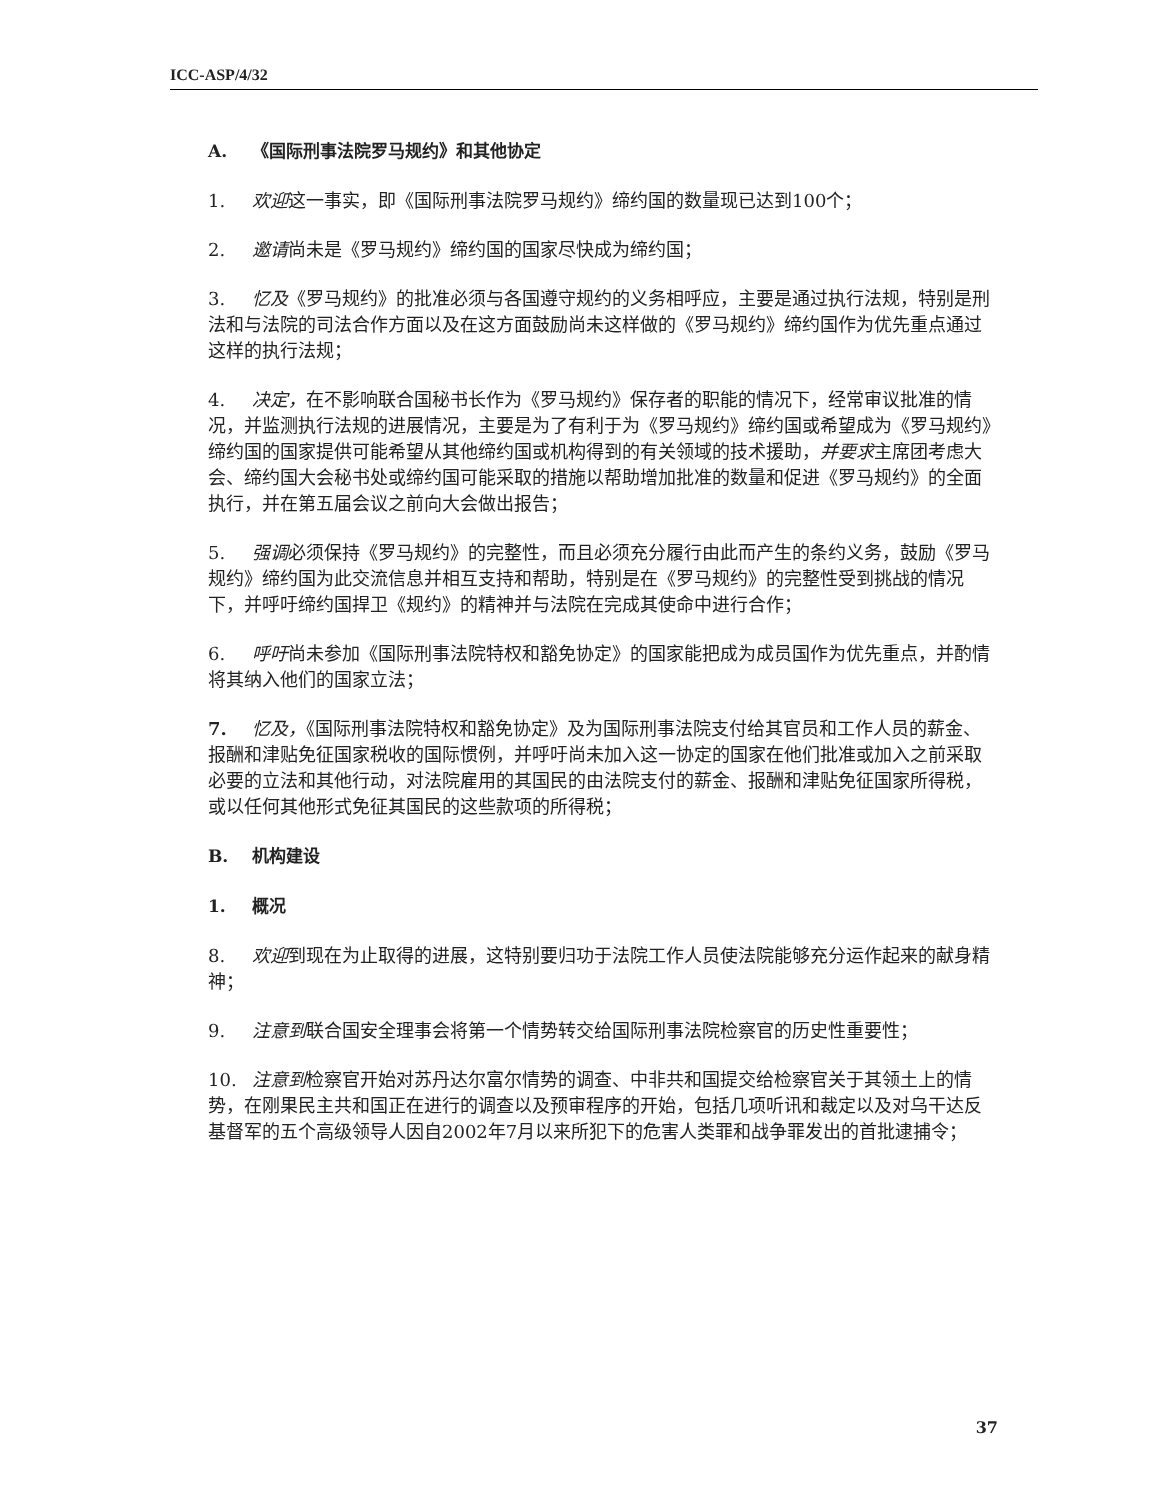ICC-ASP/4/32
A. 《国际刑事法院罗马规约》和其他协定
1. 欢迎这一事实，即《国际刑事法院罗马规约》缔约国的数量现已达到100个；
2. 邀请尚未是《罗马规约》缔约国的国家尽快成为缔约国；
3. 忆及《罗马规约》的批准必须与各国遵守规约的义务相呼应，主要是通过执行法规，特别是刑法和与法院的司法合作方面以及在这方面鼓励尚未这样做的《罗马规约》缔约国作为优先重点通过这样的执行法规；
4. 决定，在不影响联合国秘书长作为《罗马规约》保存者的职能的情况下，经常审议批准的情况，并监测执行法规的进展情况，主要是为了有利于为《罗马规约》缔约国或希望成为《罗马规约》缔约国的国家提供可能希望从其他缔约国或机构得到的有关领域的技术援助，并要求主席团考虑大会、缔约国大会秘书处或缔约国可能采取的措施以帮助增加批准的数量和促进《罗马规约》的全面执行，并在第五届会议之前向大会做出报告；
5. 强调必须保持《罗马规约》的完整性，而且必须充分履行由此而产生的条约义务，鼓励《罗马规约》缔约国为此交流信息并相互支持和帮助，特别是在《罗马规约》的完整性受到挑战的情况下，并呼吁缔约国捍卫《规约》的精神并与法院在完成其使命中进行合作；
6. 呼吁尚未参加《国际刑事法院特权和豁免协定》的国家能把成为成员国作为优先重点，并酌情将其纳入他们的国家立法；
7. 忆及，《国际刑事法院特权和豁免协定》及为国际刑事法院支付给其官员和工作人员的薪金、报酬和津贴免征国家税收的国际惯例，并呼吁尚未加入这一协定的国家在他们批准或加入之前采取必要的立法和其他行动，对法院雇用的其国民的由法院支付的薪金、报酬和津贴免征国家所得税，或以任何其他形式免征其国民的这些款项的所得税；
B. 机构建设
1. 概况
8. 欢迎到现在为止取得的进展，这特别要归功于法院工作人员使法院能够充分运作起来的献身精神；
9. 注意到联合国安全理事会将第一个情势转交给国际刑事法院检察官的历史性重要性；
10. 注意到检察官开始对苏丹达尔富尔情势的调查、中非共和国提交给检察官关于其领土上的情势，在刚果民主共和国正在进行的调查以及预审程序的开始，包括几项听讯和裁定以及对乌干达反基督军的五个高级领导人因自2002年7月以来所犯下的危害人类罪和战争罪发出的首批逮捕令；
37